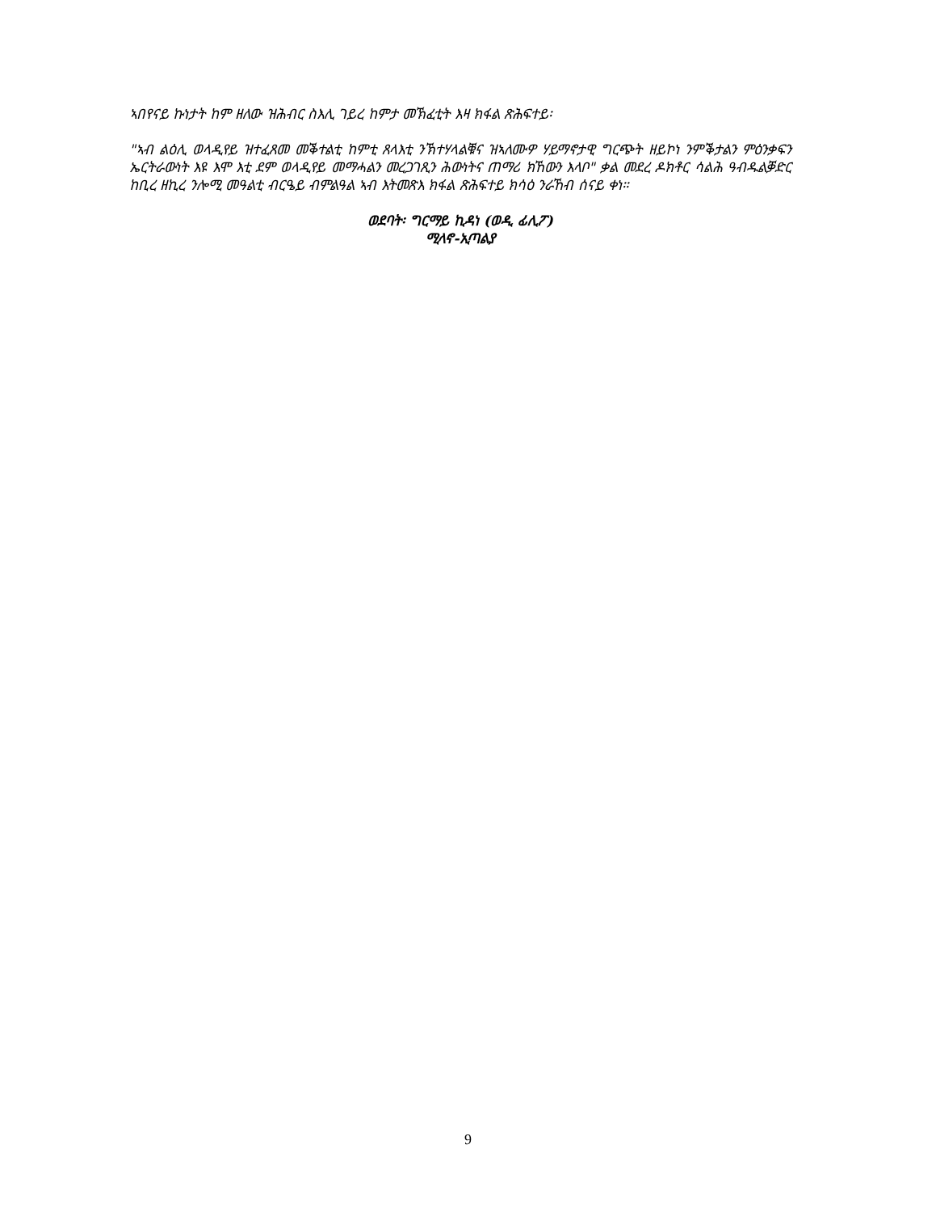ኣበየናይ ኩነታት ከም ዘለው ዝሕብር ስእሊ ገይረ ከምታ መኽፈቲት እዛ ክፋል ጽሕፍተይ፡
"ኣብ ልዕሊ ወላዲየይ ዝተፈጸመ መቕተልቲ ከምቲ ጸላእቲ ንኽተሃላልቑና ዝኣለሙዎ ሃይማኖታዊ ግርጭት ዘይኮነ ንምቕታልን ምዕንቃፍን ኤርትራውነት እዩ እሞ እቲ ደም ወላዲየይ መማሓልን መረጋገጺን ሕውነትና ጠማሪ ክኸውን እላቦ" ቃል መደረ ዶክቶር ሳልሕ ዓብዱልቓድር ከቢረ ዘኪረ ንሎሚ መዓልቲ ብርዔይ ብምልዓል ኣብ እትመጽእ ክፋል ጽሕፍተይ ክሳዕ ንራኸብ ሰናይ ቀነ።
ወደባት፡ ግርማይ ኪዳነ (ወዲ ፊሊፖ)
ሚላኖ-ኢጣልያ
9